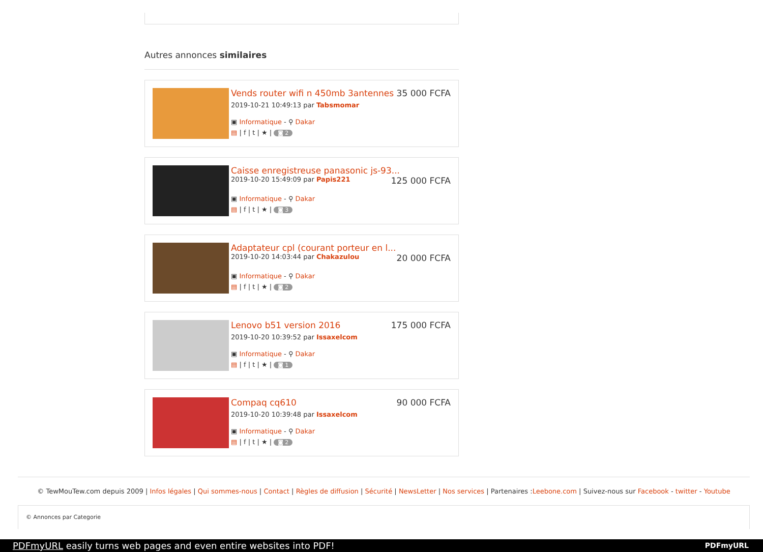Autres annonces similaires
Vends router wifi n 450mb 3antennes 35 000 FCFA
2019-10-21 10:49:13 par Tabsmomar
▣ Informatique - ⚲ Dakar
▤ | f | t | ★ | ◙ 2
Caisse enregistreuse panasonic js-93...
2019-10-20 15:49:09 par Papis221 125 000 FCFA
▣ Informatique - ⚲ Dakar
▤ | f | t | ★ | ◙ 3
Adaptateur cpl (courant porteur en l...
2019-10-20 14:03:44 par Chakazulou 20 000 FCFA
▣ Informatique - ⚲ Dakar
▤ | f | t | ★ | ◙ 2
Lenovo b51 version 2016 175 000 FCFA
2019-10-20 10:39:52 par Issaxelcom
▣ Informatique - ⚲ Dakar
▤ | f | t | ★ | ◙ 1
Compaq cq610 90 000 FCFA
2019-10-20 10:39:48 par Issaxelcom
▣ Informatique - ⚲ Dakar
▤ | f | t | ★ | ◙ 2
© TewMouTew.com depuis 2009 | Infos légales | Qui sommes-nous | Contact | Règles de diffusion | Sécurité | NewsLetter | Nos services | Partenaires :Leebone.com | Suivez-nous sur Facebook - twitter - Youtube
© Annonces par Categorie
PDFmyURL easily turns web pages and even entire websites into PDF! PDFmyURL